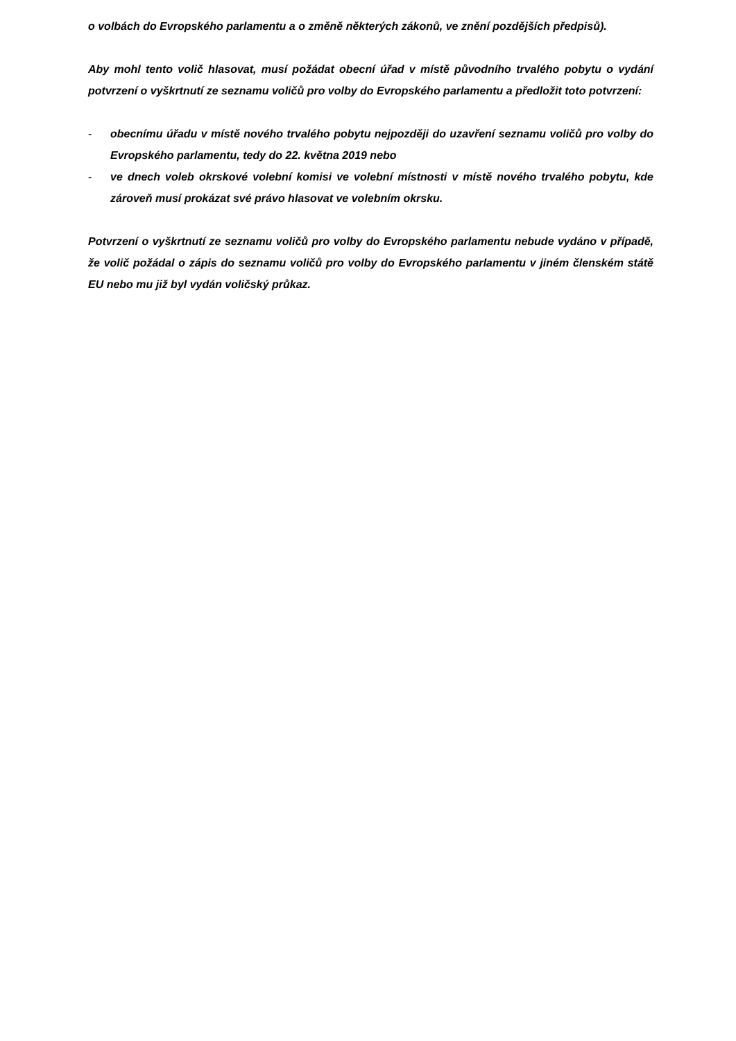o volbách do Evropského parlamentu a o změně některých zákonů, ve znění pozdějších předpisů).
Aby mohl tento volič hlasovat, musí požádat obecní úřad v místě původního trvalého pobytu o vydání potvrzení o vyškrtnutí ze seznamu voličů pro volby do Evropského parlamentu a předložit toto potvrzení:
- obecnímu úřadu v místě nového trvalého pobytu nejpozději do uzavření seznamu voličů pro volby do Evropského parlamentu, tedy do 22. května 2019 nebo
- ve dnech voleb okrskové volební komisi ve volební místnosti v místě nového trvalého pobytu, kde zároveň musí prokázat své právo hlasovat ve volebním okrsku.
Potvrzení o vyškrtnutí ze seznamu voličů pro volby do Evropského parlamentu nebude vydáno v případě, že volič požádal o zápis do seznamu voličů pro volby do Evropského parlamentu v jiném členském státě EU nebo mu již byl vydán voličský průkaz.